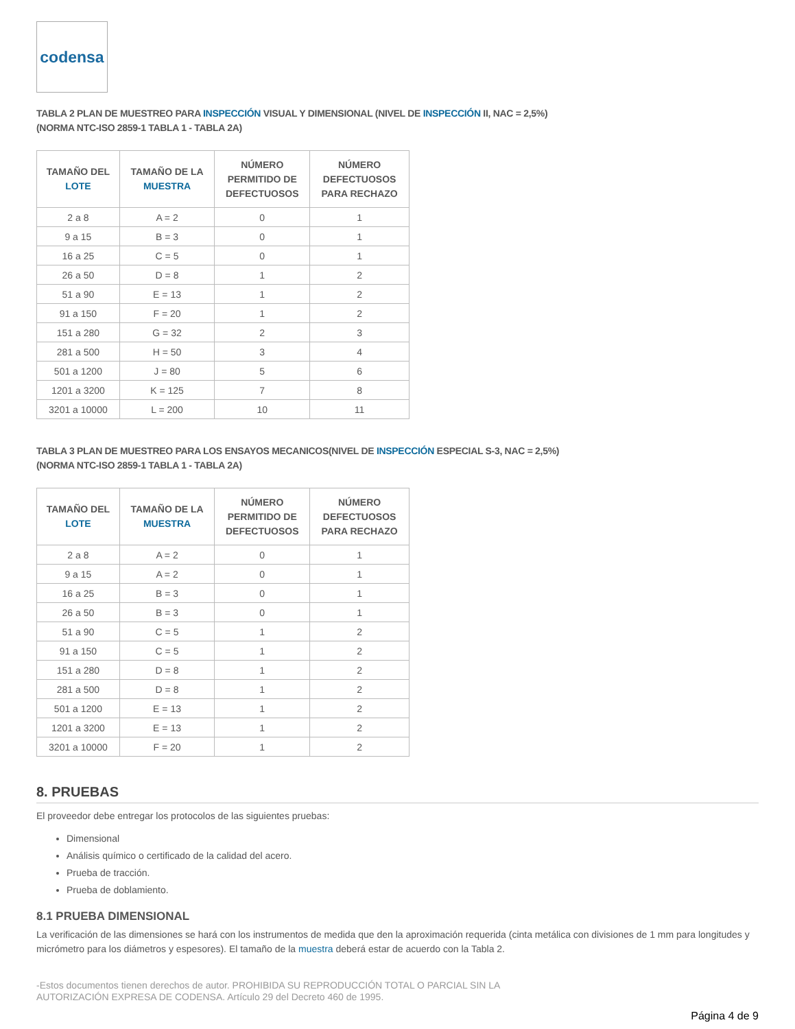codensa
TABLA 2 PLAN DE MUESTREO PARA INSPECCIÓN VISUAL Y DIMENSIONAL (NIVEL DE INSPECCIÓN II, NAC = 2,5%)
(NORMA NTC-ISO 2859-1 TABLA 1 - TABLA 2A)
| TAMAÑO DEL LOTE | TAMAÑO DE LA MUESTRA | NÚMERO PERMITIDO DE DEFECTUOSOS | NÚMERO DEFECTUOSOS PARA RECHAZO |
| --- | --- | --- | --- |
| 2 a 8 | A = 2 | 0 | 1 |
| 9 a 15 | B = 3 | 0 | 1 |
| 16 a 25 | C = 5 | 0 | 1 |
| 26 a 50 | D = 8 | 1 | 2 |
| 51 a 90 | E = 13 | 1 | 2 |
| 91 a 150 | F = 20 | 1 | 2 |
| 151 a 280 | G = 32 | 2 | 3 |
| 281 a 500 | H = 50 | 3 | 4 |
| 501 a 1200 | J = 80 | 5 | 6 |
| 1201 a 3200 | K = 125 | 7 | 8 |
| 3201 a 10000 | L = 200 | 10 | 11 |
TABLA 3 PLAN DE MUESTREO PARA LOS ENSAYOS MECANICOS(NIVEL DE INSPECCIÓN ESPECIAL S-3, NAC = 2,5%)
(NORMA NTC-ISO 2859-1 TABLA 1 - TABLA 2A)
| TAMAÑO DEL LOTE | TAMAÑO DE LA MUESTRA | NÚMERO PERMITIDO DE DEFECTUOSOS | NÚMERO DEFECTUOSOS PARA RECHAZO |
| --- | --- | --- | --- |
| 2 a 8 | A = 2 | 0 | 1 |
| 9 a 15 | A = 2 | 0 | 1 |
| 16 a 25 | B = 3 | 0 | 1 |
| 26 a 50 | B = 3 | 0 | 1 |
| 51 a 90 | C = 5 | 1 | 2 |
| 91 a 150 | C = 5 | 1 | 2 |
| 151 a 280 | D = 8 | 1 | 2 |
| 281 a 500 | D = 8 | 1 | 2 |
| 501 a 1200 | E = 13 | 1 | 2 |
| 1201 a 3200 | E = 13 | 1 | 2 |
| 3201 a 10000 | F = 20 | 1 | 2 |
8. PRUEBAS
El proveedor debe entregar los protocolos de las siguientes pruebas:
Dimensional
Análisis químico o certificado de la calidad del acero.
Prueba de tracción.
Prueba de doblamiento.
8.1 PRUEBA DIMENSIONAL
La verificación de las dimensiones se hará con los instrumentos de medida que den la aproximación requerida (cinta metálica con divisiones de 1 mm para longitudes y micrómetro para los diámetros y espesores). El tamaño de la muestra deberá estar de acuerdo con la Tabla 2.
-Estos documentos tienen derechos de autor. PROHIBIDA SU REPRODUCCIÓN TOTAL O PARCIAL SIN LA
AUTORIZACIÓN EXPRESA DE CODENSA. Artículo 29 del Decreto 460 de 1995.
Página 4 de 9